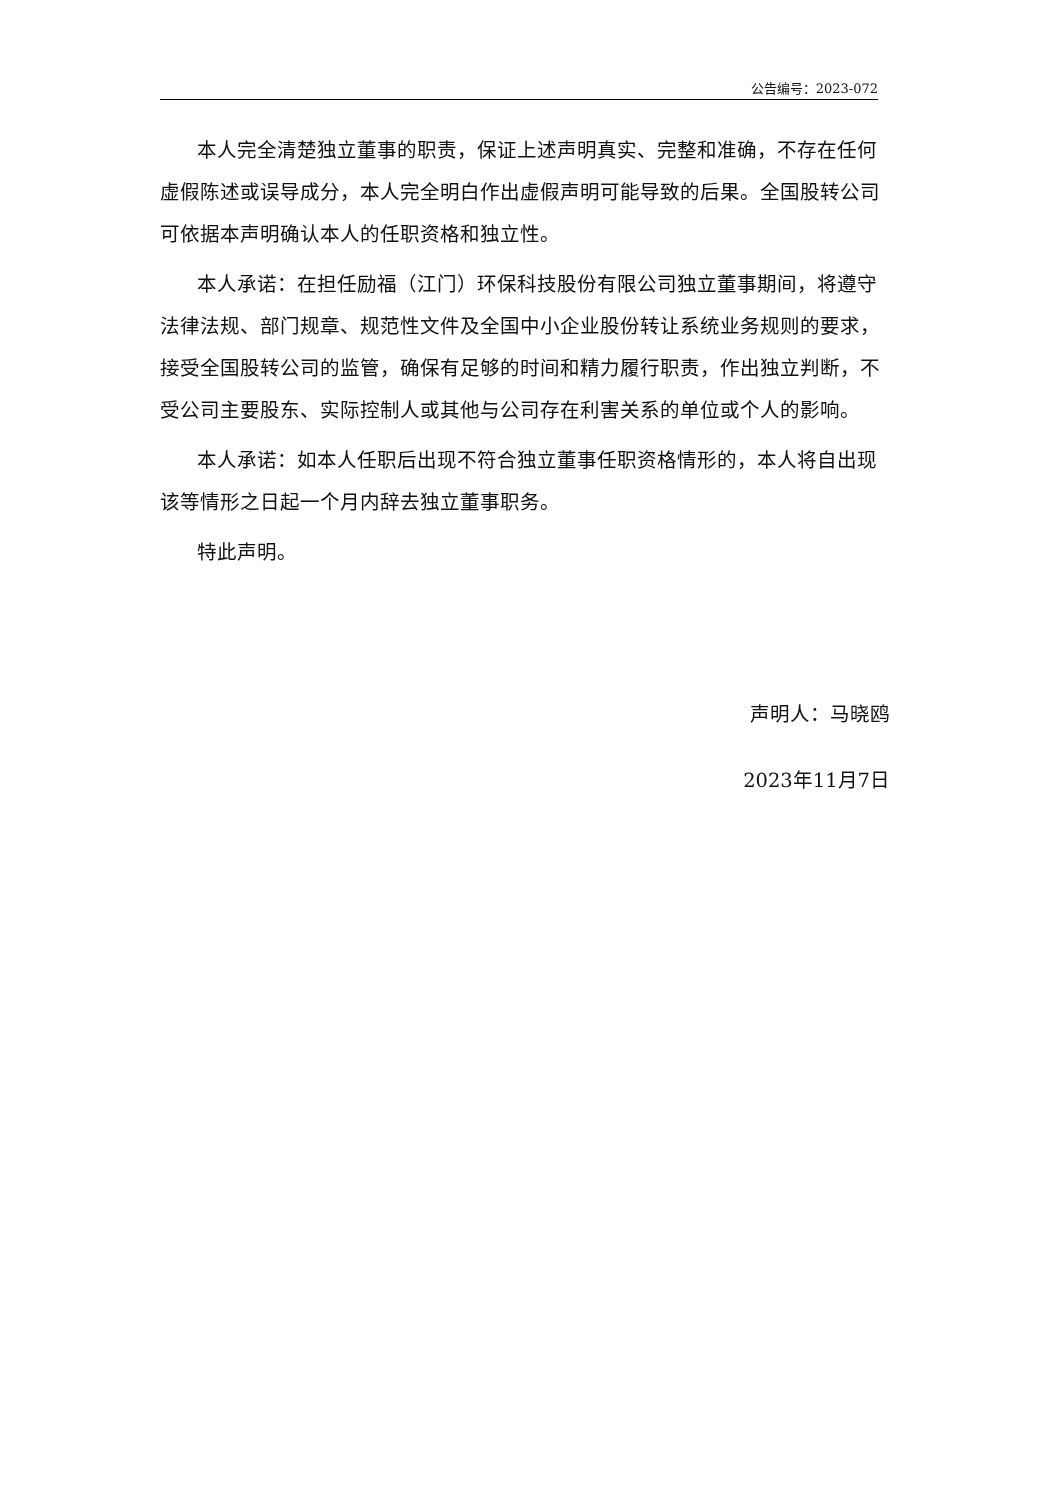公告编号：2023-072
本人完全清楚独立董事的职责，保证上述声明真实、完整和准确，不存在任何虚假陈述或误导成分，本人完全明白作出虚假声明可能导致的后果。全国股转公司可依据本声明确认本人的任职资格和独立性。
本人承诺：在担任励福（江门）环保科技股份有限公司独立董事期间，将遵守法律法规、部门规章、规范性文件及全国中小企业股份转让系统业务规则的要求，接受全国股转公司的监管，确保有足够的时间和精力履行职责，作出独立判断，不受公司主要股东、实际控制人或其他与公司存在利害关系的单位或个人的影响。
本人承诺：如本人任职后出现不符合独立董事任职资格情形的，本人将自出现该等情形之日起一个月内辞去独立董事职务。
特此声明。
声明人：马晓鸥
2023年11月7日